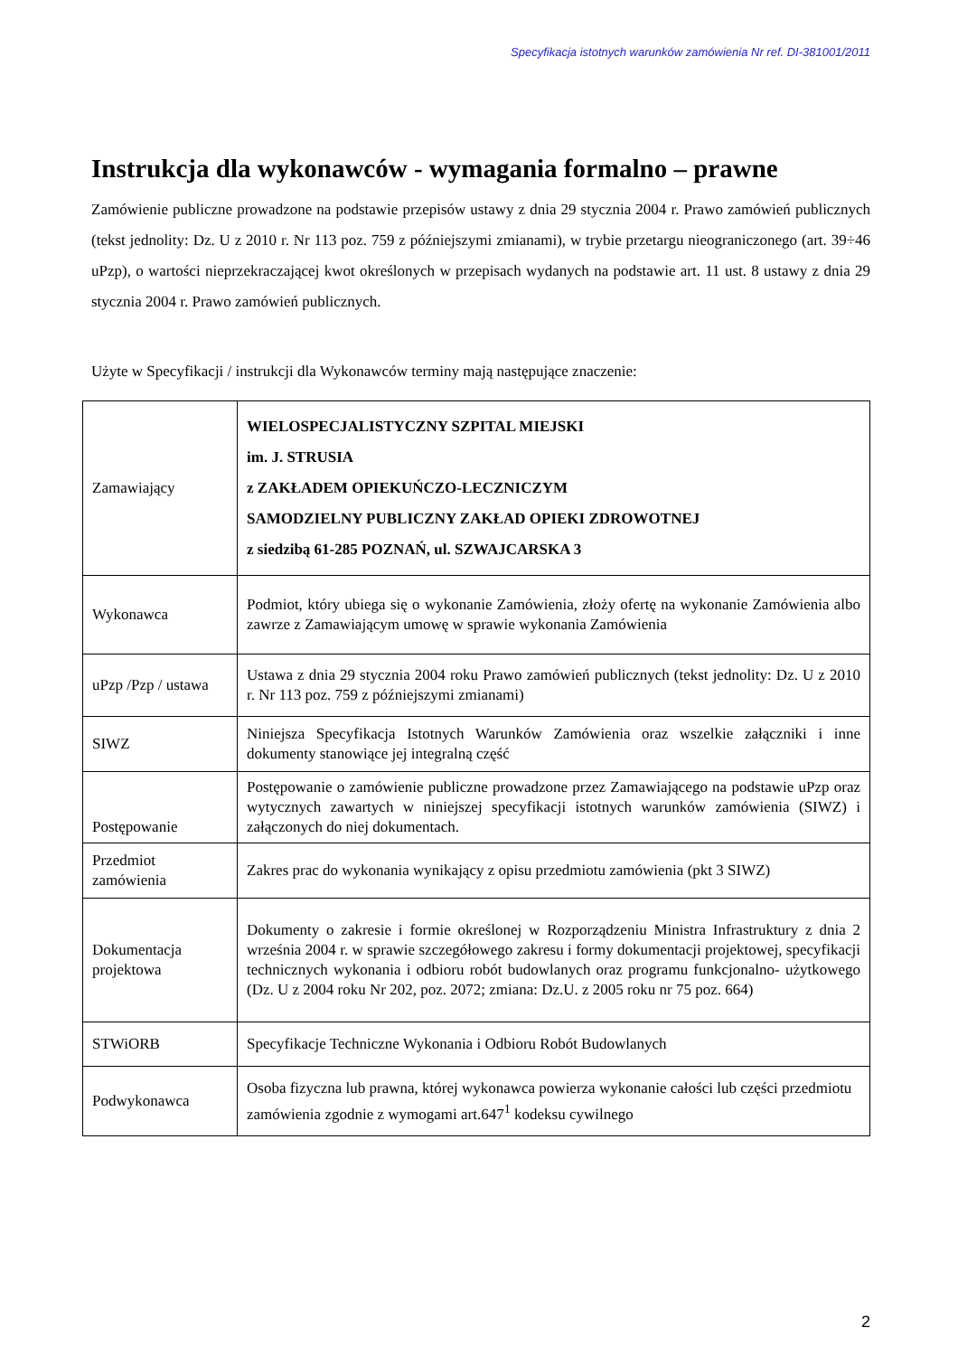Specyfikacja istotnych warunków zamówienia Nr ref. DI-381001/2011
Instrukcja dla wykonawców - wymagania formalno – prawne
Zamówienie publiczne prowadzone na podstawie przepisów ustawy z dnia 29 stycznia 2004 r. Prawo zamówień publicznych (tekst jednolity: Dz. U z 2010 r. Nr 113 poz. 759 z późniejszymi zmianami), w trybie przetargu nieograniczonego (art. 39÷46 uPzp), o wartości nieprzekraczającej kwot określonych w przepisach wydanych na podstawie art. 11 ust. 8 ustawy z dnia 29 stycznia 2004 r. Prawo zamówień publicznych.
Użyte w Specyfikacji / instrukcji dla Wykonawców terminy mają następujące znaczenie:
| Zamawiający | WIELOSPECJALISTYCZNY SZPITAL MIEJSKI im. J. STRUSIA z ZAKŁADEM OPIEKUŃCZO-LECZNICZYM SAMODZIELNY PUBLICZNY ZAKŁAD OPIEKI ZDROWOTNEJ z siedzibą 61-285 POZNAŃ, ul. SZWAJCARSKA 3 |
| Wykonawca | Podmiot, który ubiega się o wykonanie Zamówienia, złoży ofertę na wykonanie Zamówienia albo zawrze z Zamawiającym umowę w sprawie wykonania Zamówienia |
| uPzp /Pzp / ustawa | Ustawa z dnia 29 stycznia 2004 roku Prawo zamówień publicznych (tekst jednolity: Dz. U z 2010 r. Nr 113 poz. 759 z późniejszymi zmianami) |
| SIWZ | Niniejsza Specyfikacja Istotnych Warunków Zamówienia oraz wszelkie załączniki i inne dokumenty stanowiące jej integralną część |
| Postępowanie | Postępowanie o zamówienie publiczne prowadzone przez Zamawiającego na podstawie uPzp oraz wytycznych zawartych w niniejszej specyfikacji istotnych warunków zamówienia (SIWZ) i załączonych do niej dokumentach. |
| Przedmiot zamówienia | Zakres prac do wykonania wynikający z opisu przedmiotu zamówienia (pkt 3 SIWZ) |
| Dokumentacja projektowa | Dokumenty o zakresie i formie określonej w Rozporządzeniu Ministra Infrastruktury z dnia 2 września 2004 r. w sprawie szczegółowego zakresu i formy dokumentacji projektowej, specyfikacji technicznych wykonania i odbioru robót budowlanych oraz programu funkcjonalno- użytkowego (Dz. U z 2004 roku Nr 202, poz. 2072; zmiana: Dz.U. z 2005 roku nr 75 poz. 664) |
| STWiORB | Specyfikacje Techniczne Wykonania i Odbioru Robót Budowlanych |
| Podwykonawca | Osoba fizyczna lub prawna, której wykonawca powierza wykonanie całości lub części przedmiotu zamówienia zgodnie z wymogami art.647<sup>1</sup> kodeksu cywilnego |
2